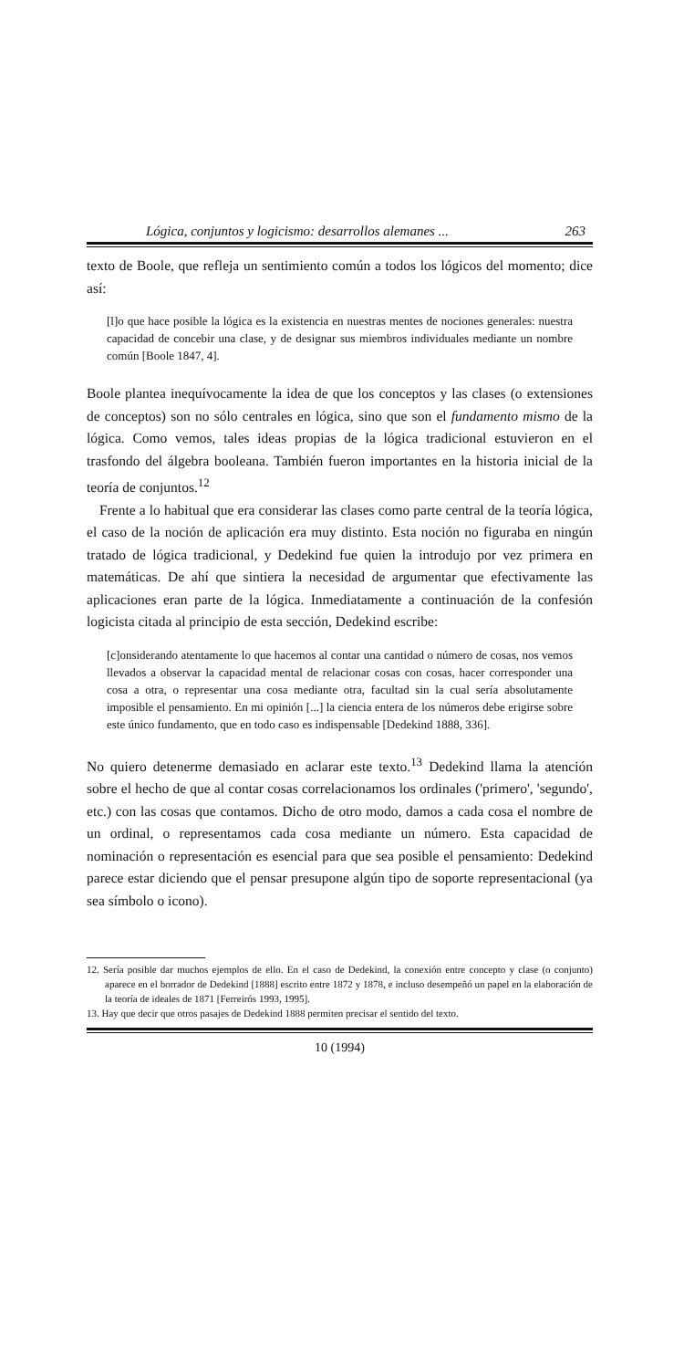Lógica, conjuntos y logicismo: desarrollos alemanes ... 263
texto de Boole, que refleja un sentimiento común a todos los lógicos del momento; dice así:
[l]o que hace posible la lógica es la existencia en nuestras mentes de nociones generales: nuestra capacidad de concebir una clase, y de designar sus miembros individuales mediante un nombre común [Boole 1847, 4].
Boole plantea inequívocamente la idea de que los conceptos y las clases (o extensiones de conceptos) son no sólo centrales en lógica, sino que son el fundamento mismo de la lógica. Como vemos, tales ideas propias de la lógica tradicional estuvieron en el trasfondo del álgebra booleana. También fueron importantes en la historia inicial de la teoría de conjuntos.<sup>12</sup>
Frente a lo habitual que era considerar las clases como parte central de la teoría lógica, el caso de la noción de aplicación era muy distinto. Esta noción no figuraba en ningún tratado de lógica tradicional, y Dedekind fue quien la introdujo por vez primera en matemáticas. De ahí que sintiera la necesidad de argumentar que efectivamente las aplicaciones eran parte de la lógica. Inmediatamente a continuación de la confesión logicista citada al principio de esta sección, Dedekind escribe:
[c]onsiderando atentamente lo que hacemos al contar una cantidad o número de cosas, nos vemos llevados a observar la capacidad mental de relacionar cosas con cosas, hacer corresponder una cosa a otra, o representar una cosa mediante otra, facultad sin la cual sería absolutamente imposible el pensamiento. En mi opinión [...] la ciencia entera de los números debe erigirse sobre este único fundamento, que en todo caso es indispensable [Dedekind 1888, 336].
No quiero detenerme demasiado en aclarar este texto.<sup>13</sup> Dedekind llama la atención sobre el hecho de que al contar cosas correlacionamos los ordinales ('primero', 'segundo', etc.) con las cosas que contamos. Dicho de otro modo, damos a cada cosa el nombre de un ordinal, o representamos cada cosa mediante un número. Esta capacidad de nominación o representación es esencial para que sea posible el pensamiento: Dedekind parece estar diciendo que el pensar presupone algún tipo de soporte representacional (ya sea símbolo o icono).
12. Sería posible dar muchos ejemplos de ello. En el caso de Dedekind, la conexión entre concepto y clase (o conjunto) aparece en el borrador de Dedekind [1888] escrito entre 1872 y 1878, e incluso desempeñó un papel en la elaboración de la teoría de ideales de 1871 [Ferreirós 1993, 1995].
13. Hay que decir que otros pasajes de Dedekind 1888 permiten precisar el sentido del texto.
10 (1994)